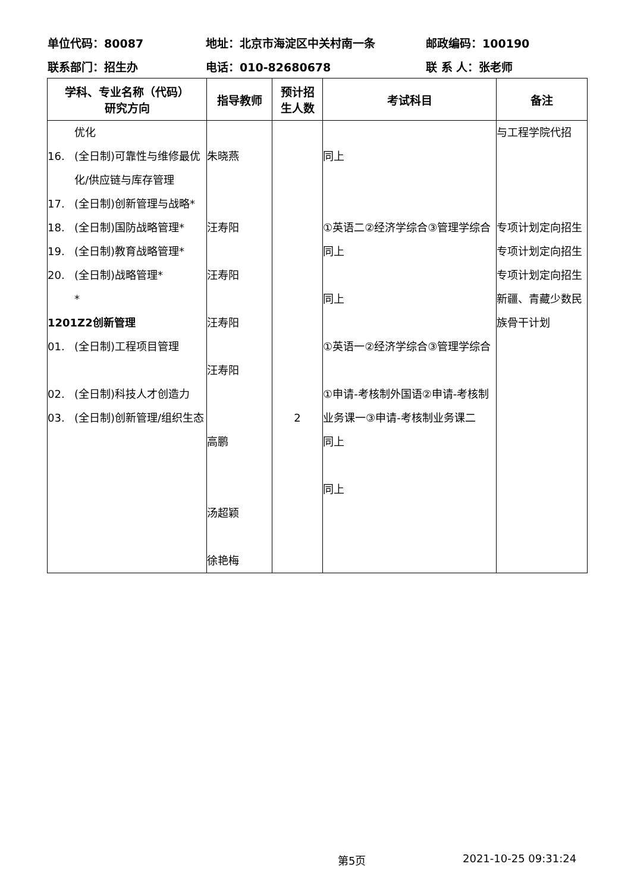单位代码：80087 地址：北京市海淀区中关村南一条 邮政编码：100190
联系部门：招生办 电话：010-82680678 联 系 人：张老师
| 学科、专业名称（代码） 研究方向 | 指导教师 | 预计招 生人数 | 考试科目 | 备注 |
| --- | --- | --- | --- | --- |
| 优化 16. (全日制)可靠性与维修最优化/供应链与库存管理 17. (全日制)创新管理与战略* 18. (全日制)国防战略管理* 19. (全日制)教育战略管理* 20. (全日制)战略管理* * 1201Z2创新管理 01. (全日制)工程项目管理 02. (全日制)科技人才创造力 03. (全日制)创新管理/组织生态 | 朱晓燕 汪寿阳 汪寿阳 汪寿阳 汪寿阳 高鹏 汤超颖 徐艳梅 | 2 | 同上 ①英语二②经济学综合③管理学综合 同上 同上 ①英语一②经济学综合③管理学综合 ①申请-考核制外国语②申请-考核制业务课一③申请-考核制业务课二 同上 同上 | 与工程学院代招 专项计划定向招生 专项计划定向招生 专项计划定向招生 新疆、青藏少数民族骨干计划 |
第5页 2021-10-25 09:31:24